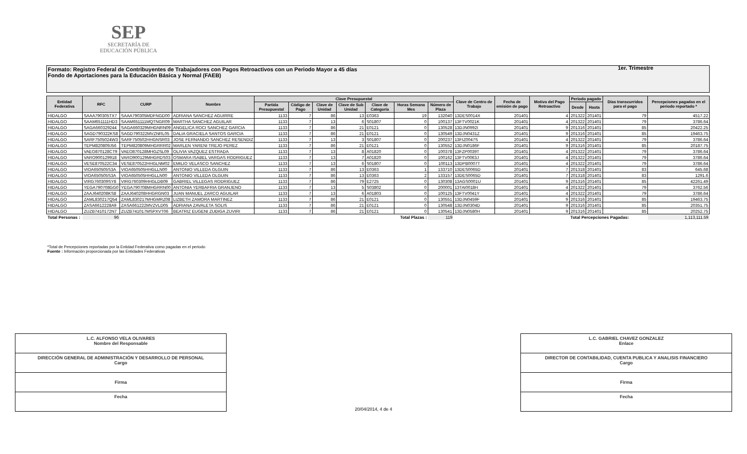SEP
SECRETARÍA DE
EDUCACIÓN PÚBLICA
Formato: Registro Federal de Contribuyentes de Trabajadores con Pagos Retroactivos con un Periodo Mayor a 45 días
Fondo de Aportaciones para la Educación Básica y Normal (FAEB) 1er. Trimestre
| Entidad Federativa | RFC | CURP | Nombre | Clave Presupuestal | | | | | | | Clave de Centro de Trabajo | Fecha de emisión de pago | Motivo del Pago Retroactivo | Periodo pagado | | Días transcurridos para el pago | Percepciones pagadas en el periodo reportado * |
| --- | --- | --- | --- | --- | --- | --- | --- | --- | --- | --- | --- | --- | --- | --- | --- | --- | --- |
| | | | | Partida Presupuestal | Código de Pago | Clave de Unidad | Clave de Sub Unidad | Clave de Categoría | Horas Semana Mes | Número de Plaza | | | | Desde | Hasta | | |
| HIDALGO | SAAA790305TX7 | SAAA790305MDFNGD00 | ADRIANA SANCHEZ AGUIRRE | 1133 | 7 | 86 | 13 | E0363 | 19 | 132040 | 13DES0014X | 201401 | 4 | 201322 | 201401 | 79 | 4517.22 |
| HIDALGO | SAAM651111HD3 | SAAM651111MQTNGR09 | MARTHA SANCHEZ AGUILAR | 1133 | 7 | 13 | 6 | S01807 | 0 | 100137 | 13FTV0021K | 201401 | 4 | 201322 | 201401 | 79 | 3786.64 |
| HIDALGO | SAGA660329244 | SAGA660329MHGNRN09 | ANGELICA ROCI SANCHEZ GARCIA | 1133 | 7 | 86 | 21 | E0121 | 0 | 130528 | 13DJN0992I | 201401 | 9 | 201316 | 201401 | 85 | 20422.25 |
| HIDALGO | SAGD790322KS8 | SAGD790322MVZNRL05 | DALIA GRACIELA SANTOS GARCIA | 1133 | 7 | 86 | 21 | E0121 | 0 | 130549 | 13DJN0431Z | 201401 | 9 | 201316 | 201401 | 85 | 19463.75 |
| HIDALGO | SARF7505024W3 | SARF750502HHGNSR03 | JOSE FERNANDO SANCHEZ RESENDIZ | 1133 | 7 | 13 | 3 | S01807 | 0 | 200237 | 13FIZ0047S | 201401 | 4 | 201322 | 201401 | 79 | 3786.64 |
| HIDALGO | TEPM820809J56 | TEPM820809MHGRRR02 | MARLEN YARENI TREJO PEREZ | 1133 | 7 | 86 | 21 | E0121 | 0 | 130552 | 13DJN0186F | 201401 | 9 | 201316 | 201401 | 85 | 20187.75 |
| HIDALGO | VAEO870128CT9 | VAEO870128MHGZSL09 | OLIVIA VAZQUEZ ESTRADA | 1133 | 7 | 13 | 8 | A01820 | 0 | 100378 | 13FZP0039T | 201401 | 4 | 201322 | 201401 | 79 | 3786.64 |
| HIDALGO | VARO900129918 | VARO900129MHGRDS03 | OSMARA ISABEL VARGAS RODRIGUEZ | 1133 | 7 | 13 | 7 | A01820 | 0 | 100162 | 13FTV0063J | 201401 | 4 | 201322 | 201401 | 79 | 3786.64 |
| HIDALGO | VESE870522C34 | VESE870522HHGLNM02 | EMILIO VELASCO SANCHEZ | 1133 | 7 | 13 | 6 | S01807 | 0 | 100113 | 13DPB0007T | 201401 | 4 | 201322 | 201401 | 79 | 3786.64 |
| HIDALGO | VIOA650505S3A | VIOA650505HHGLLN00 | ANTONIO VILLEDA OLGUIN | 1133 | 7 | 86 | 13 | E0363 | 1 | 133710 | 13DES0065D | 201401 | 7 | 201318 | 201401 | 83 | 645.68 |
| HIDALGO | VIOA650505S3A | VIOA650505HHGLLN00 | ANTONIO VILLEDA OLGUIN | 1133 | 7 | 86 | 13 | E0363 | 2 | 133157 | 13DES0065D | 201401 | 7 | 201318 | 201401 | 83 | 1291.6 |
| HIDALGO | VIRG760309SY8 | VIRG760309HHGLDB09 | GABRIEL VILLEGAS RODRIGUEZ | 1133 | 7 | 86 | 79 | E2725 | 0 | 130308 | 13AGS0001U | 201401 | 9 | 201316 | 201401 | 85 | 42261.49 |
| HIDALGO | YEGA790708GG0 | YEGA790708MHGRRN00 | ANTONIA YERBAFRIA GRANJENO | 1133 | 7 | 13 | 5 | S03802 | 0 | 200001 | 13TAI0018H | 201401 | 4 | 201322 | 201401 | 79 | 3762.56 |
| HIDALGO | ZAAJ640208KS8 | ZAAJ640208HHGRGN03 | JUAN MANUEL ZARCO AGUILAR | 1133 | 7 | 13 | 6 | A01803 | 0 | 100125 | 13FTV0041Y | 201401 | 4 | 201322 | 201401 | 79 | 3786.64 |
| HIDALGO | ZAML830217Q54 | ZAML830217MHGMRZ08 | LIZBETH ZAMORA MARTINEZ | 1133 | 7 | 86 | 21 | E0121 | 0 | 130551 | 13DJN0459F | 201401 | 9 | 201316 | 201401 | 85 | 19463.75 |
| HIDALGO | ZASA6612228A9 | ZASA661222MVZVLD05 | ADRIANA ZAVALETA SOLIS | 1133 | 7 | 86 | 21 | E0121 | 0 | 130548 | 13DJN0304D | 201401 | 9 | 201316 | 201401 | 85 | 20351.75 |
| HIDALGO | ZUZB7410172N7 | ZUZB741017MSPXVT06 | BEATRIZ EUGENI ZUÐIGA ZUVIRI | 1133 | 7 | 86 | 21 | E0121 | 0 | 130541 | 13DJN0580H | 201401 | 9 | 201316 | 201401 | 85 | 20252.75 |
| Total Personas : | 96 | | | | | | | | Total Plazas : | 119 | | | | Total Percepciones Pagadas: | | | 1,113,111.59 |
*Total de Percepciones reportadas por la Entidad Federativa como pagadas en el periodo
Fuente : Información proporcionada por las Entidades Federativas
L.C. ALFONSO VELA OLIVARES
Nombre del Responsable
DIRECCIÓN GENERAL DE ADMINISTRACIÓN Y DESARROLLO DE PERSONAL
Cargo
Firma
Fecha
L.C. GABRIEL CHAVEZ GONZALEZ
Enlace
DIRECTOR DE CONTABILIDAD, CUENTA PUBLICA Y ANALISIS FINANCIERO
Cargo
Firma
Fecha
20/04/2014, 4 de 4